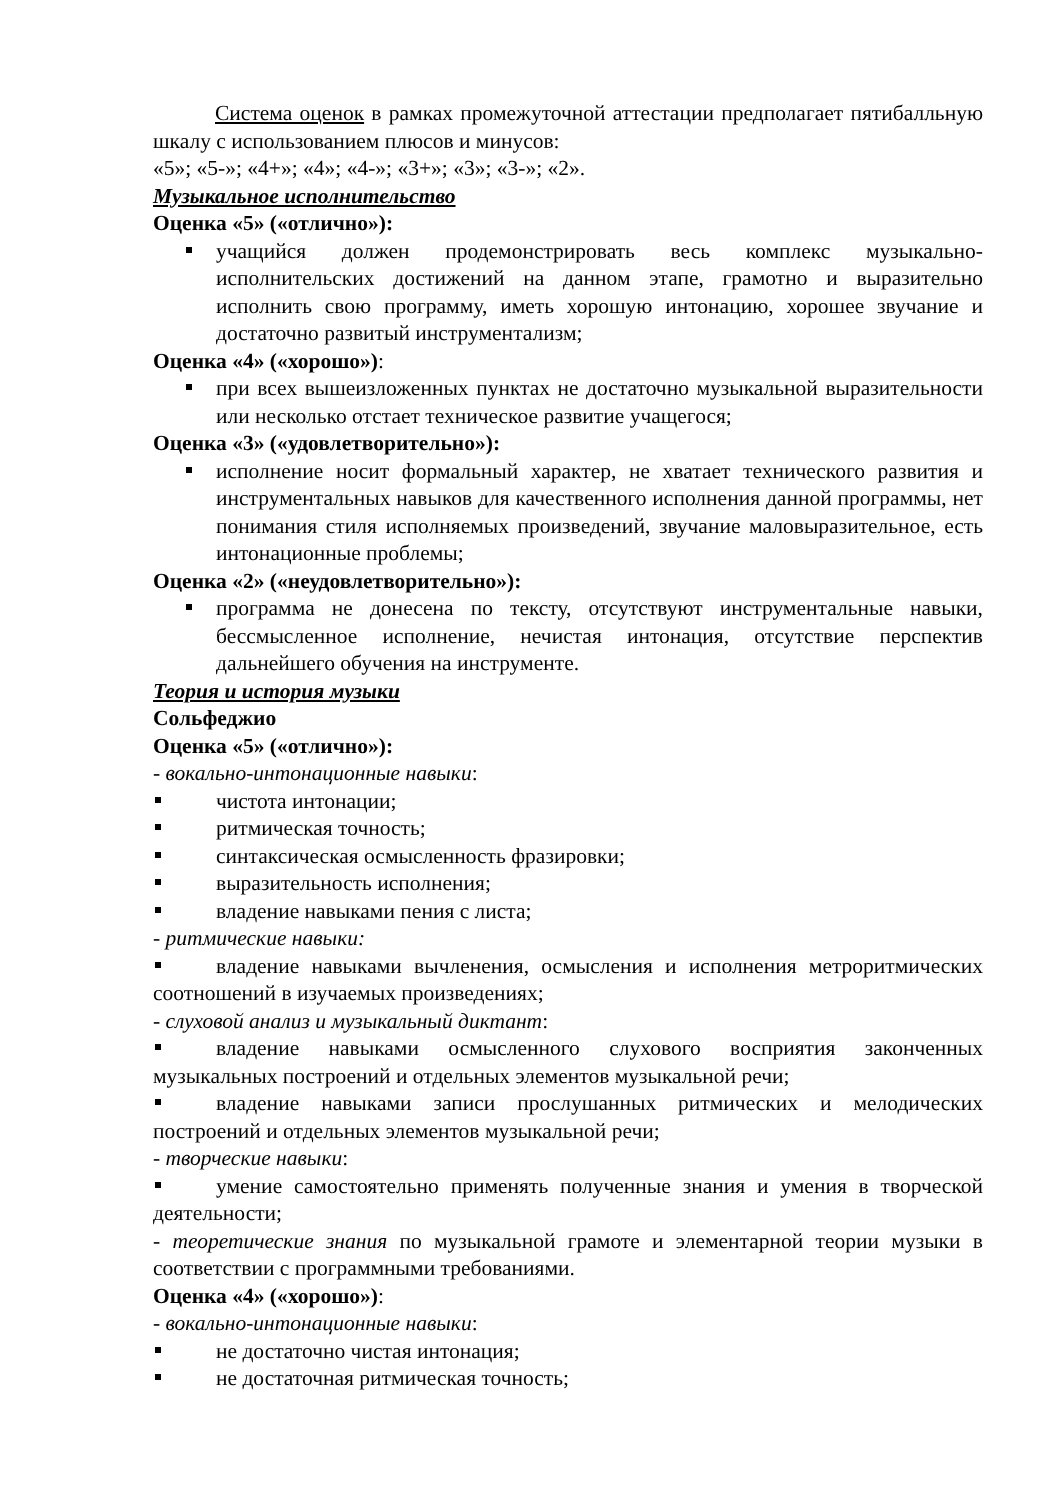Система оценок в рамках промежуточной аттестации предполагает пятибалльную шкалу с использованием плюсов и минусов:
«5»; «5-»; «4+»; «4»; «4-»; «3+»; «3»; «3-»; «2».
Музыкальное исполнительство
Оценка «5» («отлично»):
учащийся должен продемонстрировать весь комплекс музыкально-исполнительских достижений на данном этапе, грамотно и выразительно исполнить свою программу, иметь хорошую интонацию, хорошее звучание и достаточно развитый инструментализм;
Оценка «4» («хорошо»):
при всех вышеизложенных пунктах не достаточно музыкальной выразительности или несколько отстает техническое развитие учащегося;
Оценка «3» («удовлетворительно»):
исполнение носит формальный характер, не хватает технического развития и инструментальных навыков для качественного исполнения данной программы, нет понимания стиля исполняемых произведений, звучание маловыразительное, есть интонационные проблемы;
Оценка «2» («неудовлетворительно»):
программа не донесена по тексту, отсутствуют инструментальные навыки, бессмысленное исполнение, нечистая интонация, отсутствие перспектив дальнейшего обучения на инструменте.
Теория и история музыки
Сольфеджио
Оценка «5» («отлично»):
- вокально-интонационные навыки:
чистота интонации;
ритмическая точность;
синтаксическая осмысленность фразировки;
выразительность исполнения;
владение навыками пения с листа;
- ритмические навыки:
владение навыками вычленения, осмысления и исполнения метроритмических соотношений в изучаемых произведениях;
- слуховой анализ и музыкальный диктант:
владение навыками осмысленного слухового восприятия законченных музыкальных построений и отдельных элементов музыкальной речи;
владение навыками записи прослушанных ритмических и мелодических построений и отдельных элементов музыкальной речи;
- творческие навыки:
умение самостоятельно применять полученные знания и умения в творческой деятельности;
- теоретические знания по музыкальной грамоте и элементарной теории музыки в соответствии с программными требованиями.
Оценка «4» («хорошо»):
- вокально-интонационные навыки:
не достаточно чистая интонация;
не достаточная ритмическая точность;